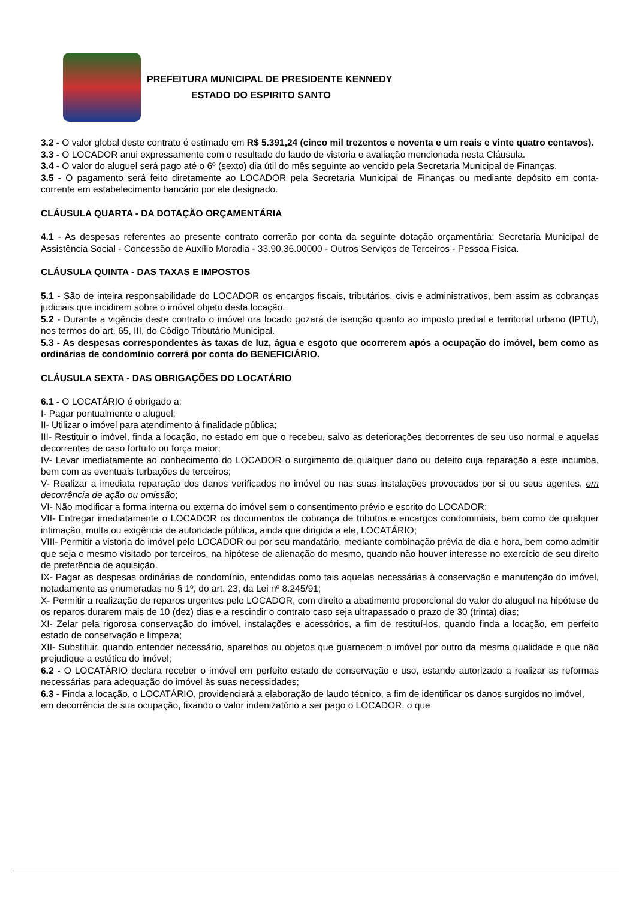PREFEITURA MUNICIPAL DE PRESIDENTE KENNEDY
ESTADO DO ESPIRITO SANTO
3.2 - O valor global deste contrato é estimado em R$ 5.391,24 (cinco mil trezentos e noventa e um reais e vinte quatro centavos).
3.3 - O LOCADOR anui expressamente com o resultado do laudo de vistoria e avaliação mencionada nesta Cláusula.
3.4 - O valor do aluguel será pago até o 6º (sexto) dia útil do mês seguinte ao vencido pela Secretaria Municipal de Finanças.
3.5 - O pagamento será feito diretamente ao LOCADOR pela Secretaria Municipal de Finanças ou mediante depósito em conta-corrente em estabelecimento bancário por ele designado.
CLÁUSULA QUARTA - DA DOTAÇÃO ORÇAMENTÁRIA
4.1 - As despesas referentes ao presente contrato correrão por conta da seguinte dotação orçamentária: Secretaria Municipal de Assistência Social - Concessão de Auxílio Moradia - 33.90.36.00000 - Outros Serviços de Terceiros - Pessoa Física.
CLÁUSULA QUINTA - DAS TAXAS E IMPOSTOS
5.1 - São de inteira responsabilidade do LOCADOR os encargos fiscais, tributários, civis e administrativos, bem assim as cobranças judiciais que incidirem sobre o imóvel objeto desta locação.
5.2 - Durante a vigência deste contrato o imóvel ora locado gozará de isenção quanto ao imposto predial e territorial urbano (IPTU), nos termos do art. 65, III, do Código Tributário Municipal.
5.3 - As despesas correspondentes às taxas de luz, água e esgoto que ocorrerem após a ocupação do imóvel, bem como as ordinárias de condomínio correrá por conta do BENEFICIÁRIO.
CLÁUSULA SEXTA - DAS OBRIGAÇÕES DO LOCATÁRIO
6.1 - O LOCATÁRIO é obrigado a:
I- Pagar pontualmente o aluguel;
II- Utilizar o imóvel para atendimento á finalidade pública;
III- Restituir o imóvel, finda a locação, no estado em que o recebeu, salvo as deteriorações decorrentes de seu uso normal e aquelas decorrentes de caso fortuito ou força maior;
IV- Levar imediatamente ao conhecimento do LOCADOR o surgimento de qualquer dano ou defeito cuja reparação a este incumba, bem com as eventuais turbações de terceiros;
V- Realizar a imediata reparação dos danos verificados no imóvel ou nas suas instalações provocados por si ou seus agentes, em decorrência de ação ou omissão;
VI- Não modificar a forma interna ou externa do imóvel sem o consentimento prévio e escrito do LOCADOR;
VII- Entregar imediatamente o LOCADOR os documentos de cobrança de tributos e encargos condominiais, bem como de qualquer intimação, multa ou exigência de autoridade pública, ainda que dirigida a ele, LOCATÁRIO;
VIII- Permitir a vistoria do imóvel pelo LOCADOR ou por seu mandatário, mediante combinação prévia de dia e hora, bem como admitir que seja o mesmo visitado por terceiros, na hipótese de alienação do mesmo, quando não houver interesse no exercício de seu direito de preferência de aquisição.
IX- Pagar as despesas ordinárias de condomínio, entendidas como tais aquelas necessárias à conservação e manutenção do imóvel, notadamente as enumeradas no § 1º, do art. 23, da Lei nº 8.245/91;
X- Permitir a realização de reparos urgentes pelo LOCADOR, com direito a abatimento proporcional do valor do aluguel na hipótese de os reparos durarem mais de 10 (dez) dias e a rescindir o contrato caso seja ultrapassado o prazo de 30 (trinta) dias;
XI- Zelar pela rigorosa conservação do imóvel, instalações e acessórios, a fim de restituí-los, quando finda a locação, em perfeito estado de conservação e limpeza;
XII- Substituir, quando entender necessário, aparelhos ou objetos que guarnecem o imóvel por outro da mesma qualidade e que não prejudique a estética do imóvel;
6.2 - O LOCATÁRIO declara receber o imóvel em perfeito estado de conservação e uso, estando autorizado a realizar as reformas necessárias para adequação do imóvel às suas necessidades;
6.3 - Finda a locação, o LOCATÁRIO, providenciará a elaboração de laudo técnico, a fim de identificar os danos surgidos no imóvel, em decorrência de sua ocupação, fixando o valor indenizatório a ser pago o LOCADOR, o que